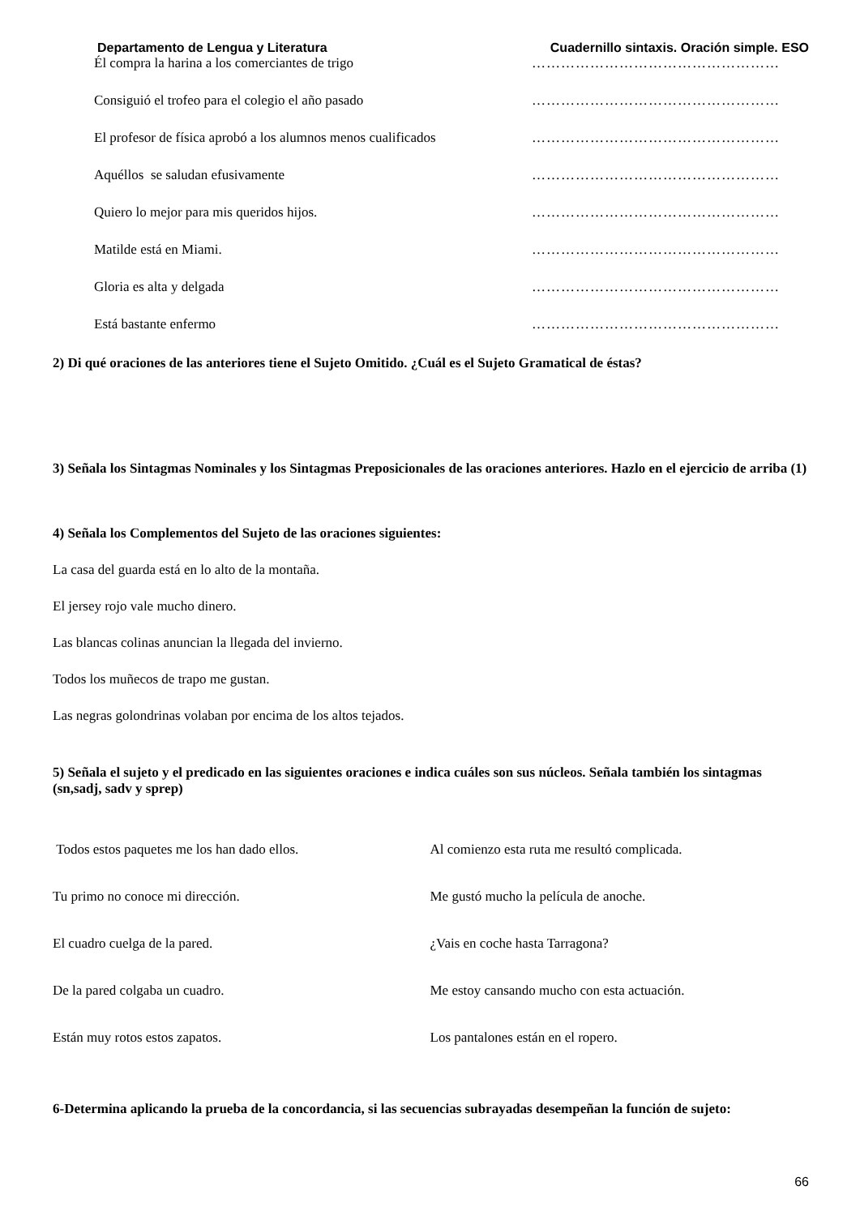Departamento de Lengua y Literatura Cuadernillo sintaxis. Oración simple. ESO
Él compra la harina a los comerciantes de trigo ……………………………………………
Consiguió el trofeo para el colegio el año pasado ……………………………………………
El profesor de física aprobó a los alumnos menos cualificados ……………………………………………
Aquéllos se saludan efusivamente ……………………………………………
Quiero lo mejor para mis queridos hijos. ……………………………………………
Matilde está en Miami. ……………………………………………
Gloria es alta y delgada ……………………………………………
Está bastante enfermo ……………………………………………
2) Di qué oraciones de las anteriores tiene el Sujeto Omitido. ¿Cuál es el Sujeto Gramatical de éstas?
3) Señala los Sintagmas Nominales y los Sintagmas Preposicionales de las oraciones anteriores. Hazlo en el ejercicio de arriba (1)
4) Señala los Complementos del Sujeto de las oraciones siguientes:
La casa del guarda está en lo alto de la montaña.
El jersey rojo vale mucho dinero.
Las blancas colinas anuncian la llegada del invierno.
Todos los muñecos de trapo me gustan.
Las negras golondrinas volaban por encima de los altos tejados.
5) Señala el sujeto y el predicado en las siguientes oraciones e indica cuáles son sus núcleos. Señala también los sintagmas (sn,sadj, sadv y sprep)
Todos estos paquetes me los han dado ellos. Al comienzo esta ruta me resultó complicada.
Tu primo no conoce mi dirección. Me gustó mucho la película de anoche.
El cuadro cuelga de la pared. ¿Vais en coche hasta Tarragona?
De la pared colgaba un cuadro. Me estoy cansando mucho con esta actuación.
Están muy rotos estos zapatos. Los pantalones están en el ropero.
6-Determina aplicando la prueba de la concordancia, si las secuencias subrayadas desempeñan la función de sujeto:
66